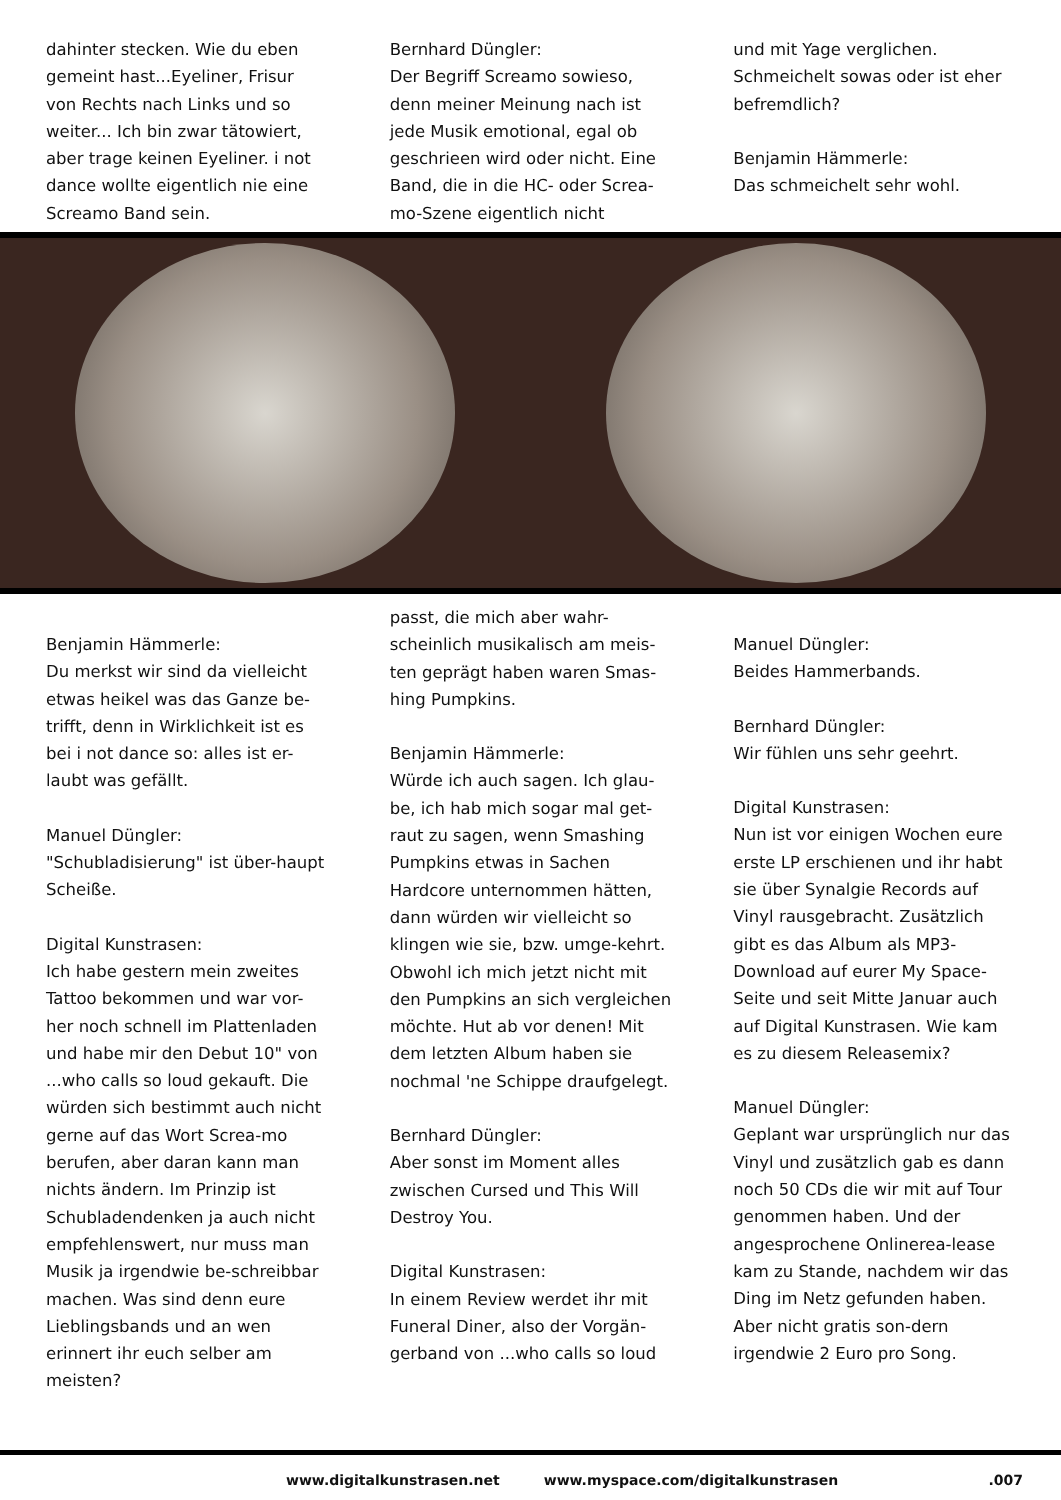dahinter stecken. Wie du eben gemeint hast...Eyeliner, Frisur von Rechts nach Links und so weiter... Ich bin zwar tätowiert, aber trage keinen Eyeliner. i not dance wollte eigentlich nie eine Screamo Band sein.
Bernhard Düngler:
Der Begriff Screamo sowieso, denn meiner Meinung nach ist jede Musik emotional, egal ob geschrieen wird oder nicht. Eine Band, die in die HC- oder Screa-mo-Szene eigentlich nicht
und mit Yage verglichen. Schmeichelt sowas oder ist eher befremdlich?
Benjamin Hämmerle:
Das schmeichelt sehr wohl.
Benjamin Hämmerle:
Du merkst wir sind da vielleicht etwas heikel was das Ganze be-trifft, denn in Wirklichkeit ist es bei i not dance so: alles ist er-laubt was gefällt.
Manuel Düngler:
"Schubladisierung" ist über-haupt Scheiße.
Digital Kunstrasen:
Ich habe gestern mein zweites Tattoo bekommen und war vor-her noch schnell im Plattenladen und habe mir den Debut 10" von ...who calls so loud gekauft. Die würden sich bestimmt auch nicht gerne auf das Wort Screa-mo berufen, aber daran kann man nichts ändern. Im Prinzip ist Schubladendenken ja auch nicht empfehlenswert, nur muss man Musik ja irgendwie be-schreibbar machen. Was sind denn eure Lieblingsbands und an wen erinnert ihr euch selber am meisten?
passt, die mich aber wahr-scheinlich musikalisch am meis-ten geprägt haben waren Smas-hing Pumpkins.
Benjamin Hämmerle:
Würde ich auch sagen. Ich glau-be, ich hab mich sogar mal get-raut zu sagen, wenn Smashing Pumpkins etwas in Sachen Hardcore unternommen hätten, dann würden wir vielleicht so klingen wie sie, bzw. umge-kehrt. Obwohl ich mich jetzt nicht mit den Pumpkins an sich vergleichen möchte. Hut ab vor denen! Mit dem letzten Album haben sie nochmal 'ne Schippe draufgelegt.
Bernhard Düngler:
Aber sonst im Moment alles zwischen Cursed und This Will Destroy You.
Digital Kunstrasen:
In einem Review werdet ihr mit Funeral Diner, also der Vorgän-gerband von ...who calls so loud
Manuel Düngler:
Beides Hammerbands.
Bernhard Düngler:
Wir fühlen uns sehr geehrt.
Digital Kunstrasen:
Nun ist vor einigen Wochen eure erste LP erschienen und ihr habt sie über Synalgie Records auf Vinyl rausgebracht. Zusätzlich gibt es das Album als MP3-Download auf eurer My Space-Seite und seit Mitte Januar auch auf Digital Kunstrasen. Wie kam es zu diesem Releasemix?
Manuel Düngler:
Geplant war ursprünglich nur das Vinyl und zusätzlich gab es dann noch 50 CDs die wir mit auf Tour genommen haben. Und der angesprochene Onlinerea-lease kam zu Stande, nachdem wir das Ding im Netz gefunden haben. Aber nicht gratis son-dern irgendwie 2 Euro pro Song.
www.digitalkunstrasen.net www.myspace.com/digitalkunstrasen .007